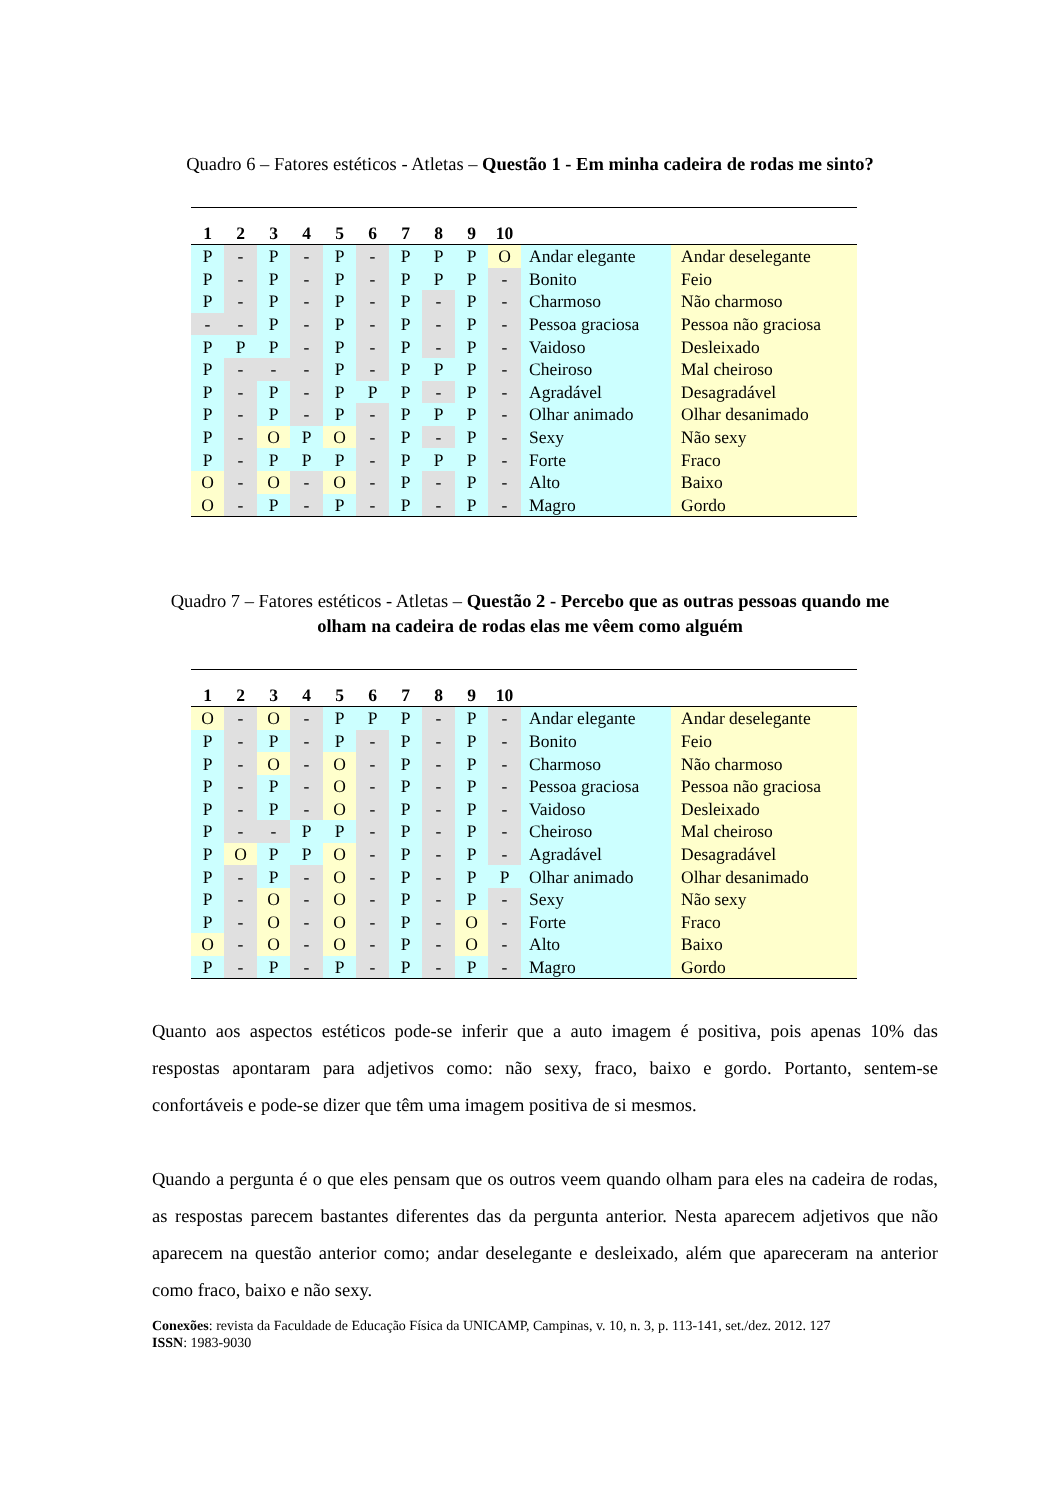Quadro 6 – Fatores estéticos - Atletas – Questão 1 - Em minha cadeira de rodas me sinto?
| 1 | 2 | 3 | 4 | 5 | 6 | 7 | 8 | 9 | 10 | | |
| --- | --- | --- | --- | --- | --- | --- | --- | --- | --- | --- | --- |
| P | - | P | - | P | - | P | P | P | O | Andar elegante | Andar deselegante |
| P | - | P | - | P | - | P | P | P | - | Bonito | Feio |
| P | - | P | - | P | - | P | - | P | - | Charmoso | Não charmoso |
| - | - | P | - | P | - | P | - | P | - | Pessoa graciosa | Pessoa não graciosa |
| P | P | P | - | P | - | P | - | P | - | Vaidoso | Desleixado |
| P | - | - | - | P | - | P | P | P | - | Cheiroso | Mal cheiroso |
| P | - | P | - | P | P | P | - | P | - | Agradável | Desagradável |
| P | - | P | - | P | - | P | P | P | - | Olhar animado | Olhar desanimado |
| P | - | O | P | O | - | P | - | P | - | Sexy | Não sexy |
| P | - | P | P | P | - | P | P | P | - | Forte | Fraco |
| O | - | O | - | O | - | P | - | P | - | Alto | Baixo |
| O | - | P | - | P | - | P | - | P | - | Magro | Gordo |
Quadro 7 – Fatores estéticos - Atletas – Questão 2 - Percebo que as outras pessoas quando me olham na cadeira de rodas elas me vêem como alguém
| 1 | 2 | 3 | 4 | 5 | 6 | 7 | 8 | 9 | 10 | | |
| --- | --- | --- | --- | --- | --- | --- | --- | --- | --- | --- | --- |
| O | - | O | - | P | P | P | - | P | - | Andar elegante | Andar deselegante |
| P | - | P | - | P | - | P | - | P | - | Bonito | Feio |
| P | - | O | - | O | - | P | - | P | - | Charmoso | Não charmoso |
| P | - | P | - | O | - | P | - | P | - | Pessoa graciosa | Pessoa não graciosa |
| P | - | P | - | O | - | P | - | P | - | Vaidoso | Desleixado |
| P | - | - | P | P | - | P | - | P | - | Cheiroso | Mal cheiroso |
| P | O | P | P | O | - | P | - | P | - | Agradável | Desagradável |
| P | - | P | - | O | - | P | - | P | P | Olhar animado | Olhar desanimado |
| P | - | O | - | O | - | P | - | P | - | Sexy | Não sexy |
| P | - | O | - | O | - | P | - | O | - | Forte | Fraco |
| O | - | O | - | O | - | P | - | O | - | Alto | Baixo |
| P | - | P | - | P | - | P | - | P | - | Magro | Gordo |
Quanto aos aspectos estéticos pode-se inferir que a auto imagem é positiva, pois apenas 10% das respostas apontaram para adjetivos como: não sexy, fraco, baixo e gordo. Portanto, sentem-se confortáveis e pode-se dizer que têm uma imagem positiva de si mesmos.
Quando a pergunta é o que eles pensam que os outros veem quando olham para eles na cadeira de rodas, as respostas parecem bastantes diferentes das da pergunta anterior. Nesta aparecem adjetivos que não aparecem na questão anterior como; andar deselegante e desleixado, além que apareceram na anterior como fraco, baixo e não sexy.
Conexões: revista da Faculdade de Educação Física da UNICAMP, Campinas, v. 10, n. 3, p. 113-141, set./dez. 2012. 127
ISSN: 1983-9030